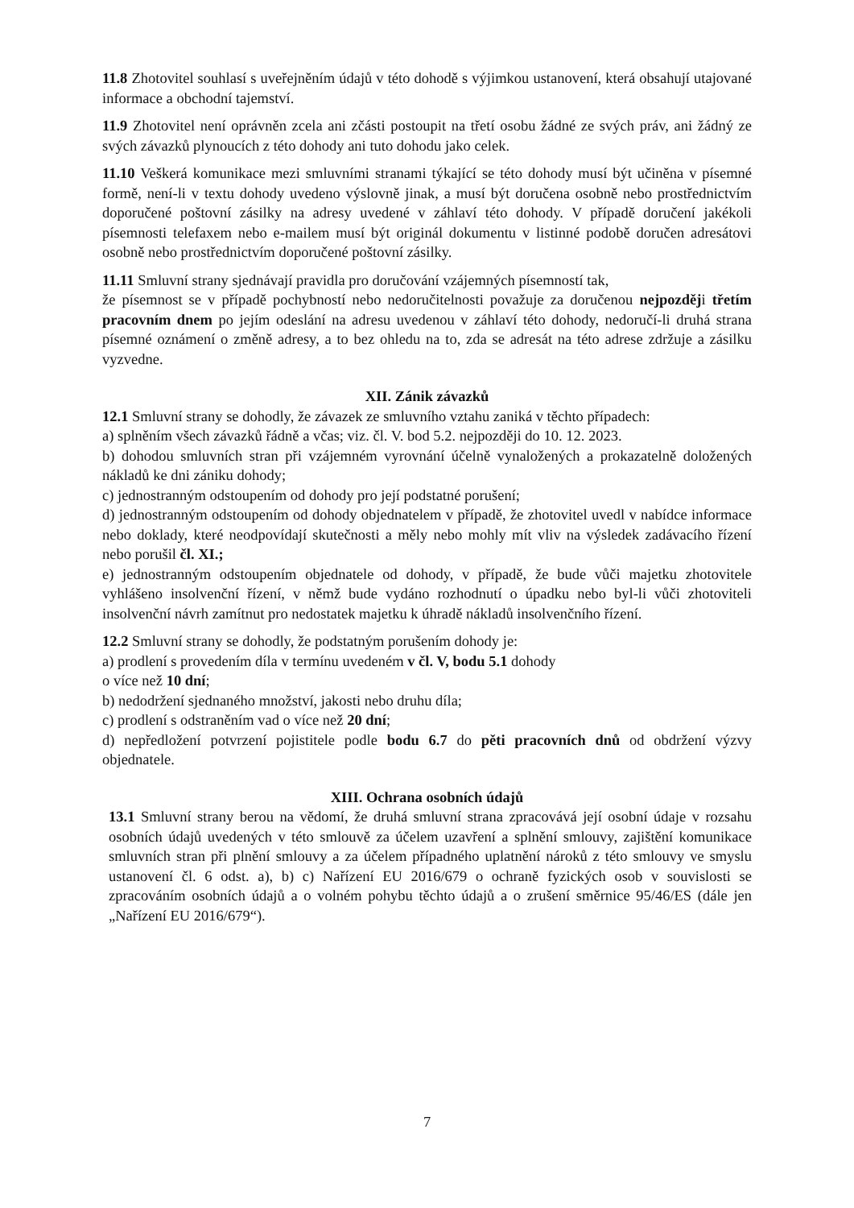11.8 Zhotovitel souhlasí s uveřejněním údajů v této dohodě s výjimkou ustanovení, která obsahují utajované informace a obchodní tajemství.
11.9 Zhotovitel není oprávněn zcela ani zčásti postoupit na třetí osobu žádné ze svých práv, ani žádný ze svých závazků plynoucích z této dohody ani tuto dohodu jako celek.
11.10 Veškerá komunikace mezi smluvními stranami týkající se této dohody musí být učiněna v písemné formě, není-li v textu dohody uvedeno výslovně jinak, a musí být doručena osobně nebo prostřednictvím doporučené poštovní zásilky na adresy uvedené v záhlaví této dohody. V případě doručení jakékoli písemnosti telefaxem nebo e-mailem musí být originál dokumentu v listinné podobě doručen adresátovi osobně nebo prostřednictvím doporučené poštovní zásilky.
11.11 Smluvní strany sjednávají pravidla pro doručování vzájemných písemností tak,
že písemnost se v případě pochybností nebo nedoručitelnosti považuje za doručenou nejpozději třetím pracovním dnem po jejím odeslání na adresu uvedenou v záhlaví této dohody, nedoručí-li druhá strana písemné oznámení o změně adresy, a to bez ohledu na to, zda se adresát na této adrese zdržuje a zásilku vyzvedne.
XII. Zánik závazků
12.1 Smluvní strany se dohodly, že závazek ze smluvního vztahu zaniká v těchto případech:
a) splněním všech závazků řádně a včas; viz. čl. V. bod 5.2. nejpozději do 10. 12. 2023.
b) dohodou smluvních stran při vzájemném vyrovnání účelně vynaložených a prokazatelně doložených nákladů ke dni zániku dohody;
c) jednostranným odstoupením od dohody pro její podstatné porušení;
d) jednostranným odstoupením od dohody objednatelem v případě, že zhotovitel uvedl v nabídce informace nebo doklady, které neodpovídají skutečnosti a měly nebo mohly mít vliv na výsledek zadávacího řízení nebo porušil čl. XI.;
e) jednostranným odstoupením objednatele od dohody, v případě, že bude vůči majetku zhotovitele vyhlášeno insolvenční řízení, v němž bude vydáno rozhodnutí o úpadku nebo byl-li vůči zhotoviteli insolvenční návrh zamítnut pro nedostatek majetku k úhradě nákladů insolvenčního řízení.
12.2 Smluvní strany se dohodly, že podstatným porušením dohody je:
a) prodlení s provedením díla v termínu uvedeném v čl. V, bodu 5.1 dohody
o více než 10 dní;
b) nedodržení sjednaného množství, jakosti nebo druhu díla;
c) prodlení s odstraněním vad o více než 20 dní;
d) nepředložení potvrzení pojistitele podle bodu 6.7 do pěti pracovních dnů od obdržení výzvy objednatele.
XIII. Ochrana osobních údajů
13.1 Smluvní strany berou na vědomí, že druhá smluvní strana zpracovává její osobní údaje v rozsahu osobních údajů uvedených v této smlouvě za účelem uzavření a splnění smlouvy, zajištění komunikace smluvních stran při plnění smlouvy a za účelem případného uplatnění nároků z této smlouvy ve smyslu ustanovení čl. 6 odst. a), b) c) Nařízení EU 2016/679 o ochraně fyzických osob v souvislosti se zpracováním osobních údajů a o volném pohybu těchto údajů a o zrušení směrnice 95/46/ES (dále jen „Nařízení EU 2016/679“).
7